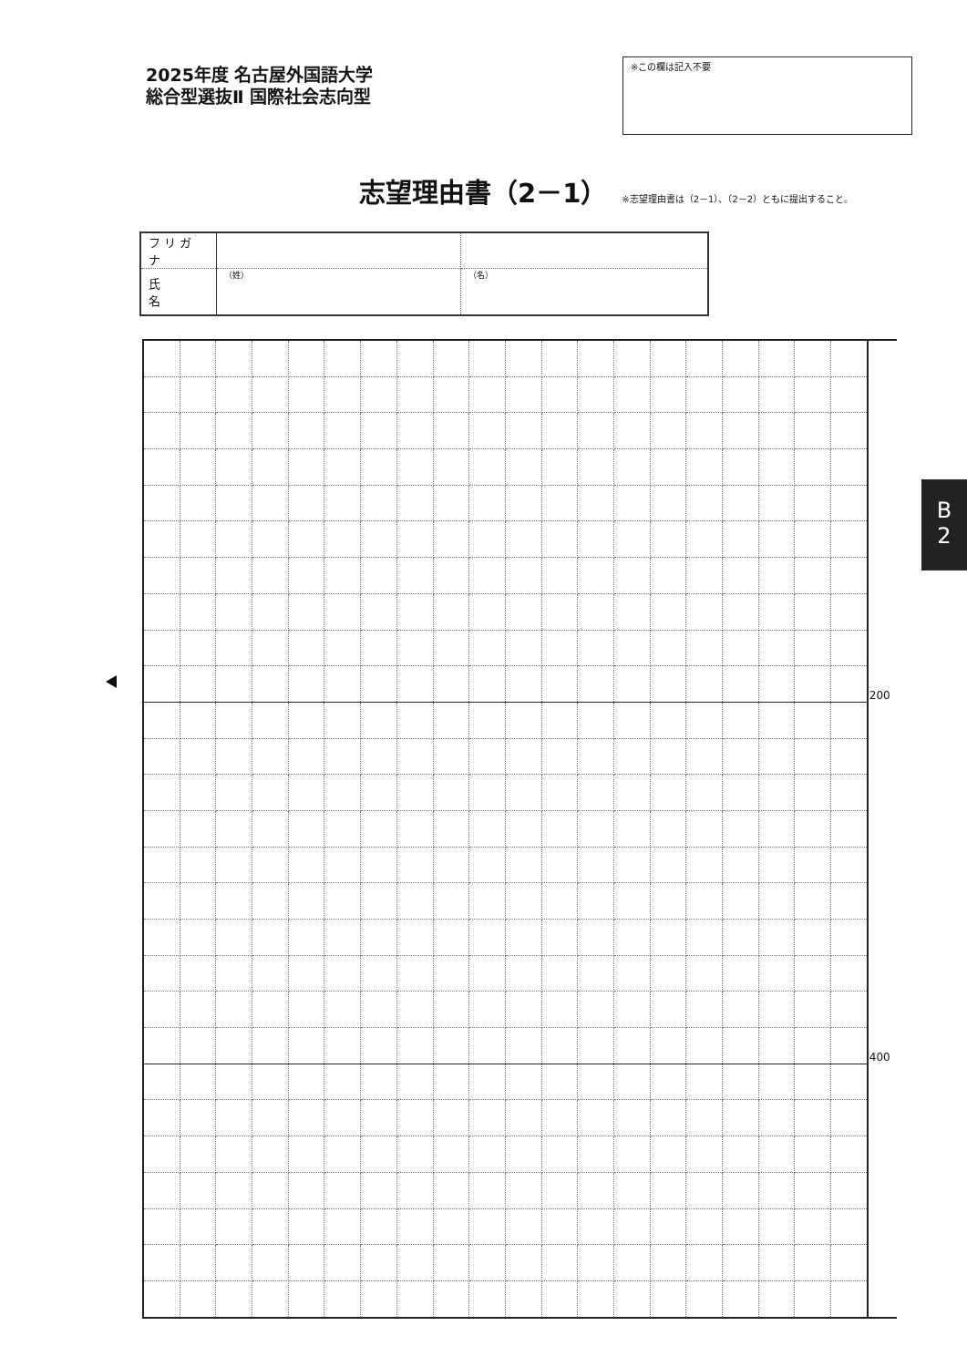2025年度 名古屋外国語大学
総合型選抜Ⅱ 国際社会志向型
※この欄は記入不要
志望理由書（2－1）
※志望理由書は（2－1）、（2－2）ともに提出すること。
| フリガナ | | |
| 氏 名 | （姓） | （名） |
| | | | | | | | | | | | | | | | | | | | | 200 |
| | | | | | | | | | | | | | | | | | | | | 400 |
B
2